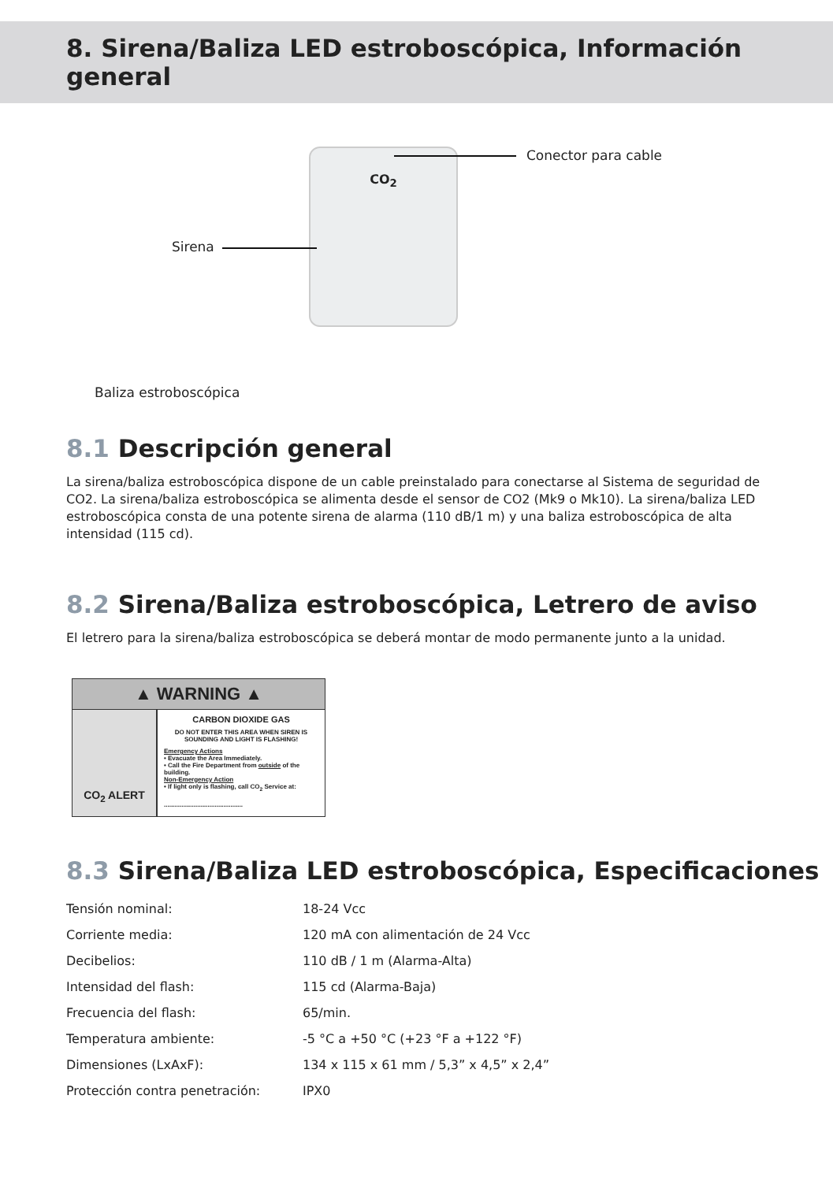8. Sirena/Baliza LED estroboscópica, Información general
CO<sub>2</sub> Conector para cable
Sirena
Baliza estroboscópica
8.1 Descripción general
La sirena/baliza estroboscópica dispone de un cable preinstalado para conectarse al Sistema de seguridad de CO2. La sirena/baliza estroboscópica se alimenta desde el sensor de CO2 (Mk9 o Mk10). La sirena/baliza LED estroboscópica consta de una potente sirena de alarma (110 dB/1 m) y una baliza estroboscópica de alta intensidad (115 cd).
8.2 Sirena/Baliza estroboscópica, Letrero de aviso
El letrero para la sirena/baliza estroboscópica se deberá montar de modo permanente junto a la unidad.
▲ WARNING ▲
CO<sub>2</sub> ALERT
CARBON DIOXIDE GAS
DO NOT ENTER THIS AREA WHEN SIREN IS SOUNDING AND LIGHT IS FLASHING!
Emergency Actions
• Evacuate the Area Immediately.
• Call the Fire Department from outside of the building.
Non-Emergency Action
• If light only is flashing, call CO<sub>2</sub> Service at:
.............................................
8.3 Sirena/Baliza LED estroboscópica, Especificaciones
| Tensión nominal: | 18-24 Vcc |
| Corriente media: | 120 mA con alimentación de 24 Vcc |
| Decibelios: | 110 dB / 1 m (Alarma-Alta) |
| Intensidad del flash: | 115 cd (Alarma-Baja) |
| Frecuencia del flash: | 65/min. |
| Temperatura ambiente: | -5 °C a +50 °C (+23 °F a +122 °F) |
| Dimensiones (LxAxF): | 134 x 115 x 61 mm / 5,3” x 4,5” x 2,4” |
| Protección contra penetración: | IPX0 |